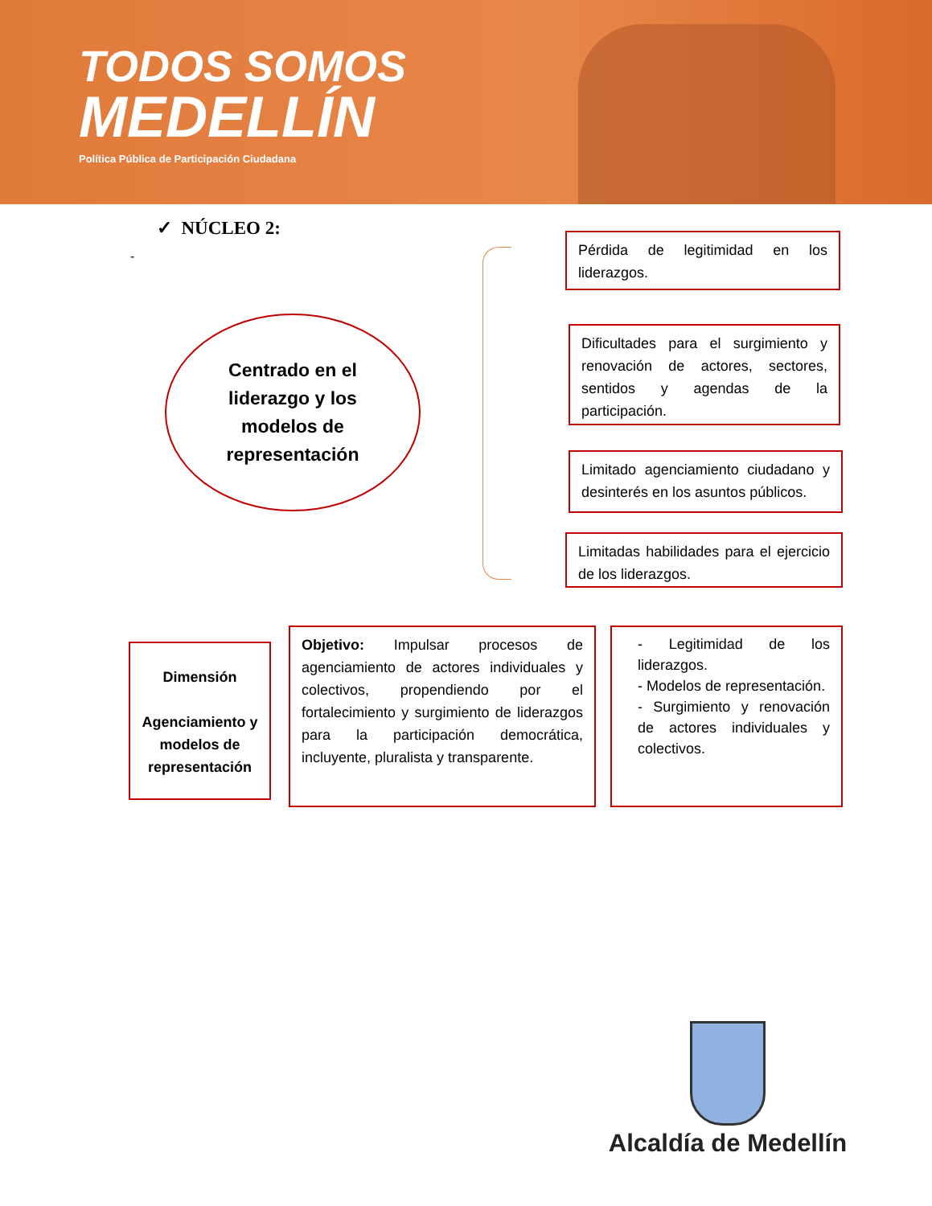TODOS SOMOS
MEDELLÍN
Política Pública de Participación Ciudadana
✓ NÚCLEO 2:
-
Centrado en el
liderazgo y los
modelos de
representación
Pérdida de legitimidad en los liderazgos.
Dificultades para el surgimiento y renovación de actores, sectores, sentidos y agendas de la participación.
Limitado agenciamiento ciudadano y desinterés en los asuntos públicos.
Limitadas habilidades para el ejercicio de los liderazgos.
Dimensión
Agenciamiento y modelos de representación
Objetivo: Impulsar procesos de agenciamiento de actores individuales y colectivos, propendiendo por el fortalecimiento y surgimiento de liderazgos para la participación democrática, incluyente, pluralista y transparente.
- Legitimidad de los liderazgos.
- Modelos de representación.
- Surgimiento y renovación de actores individuales y colectivos.
Alcaldía de Medellín